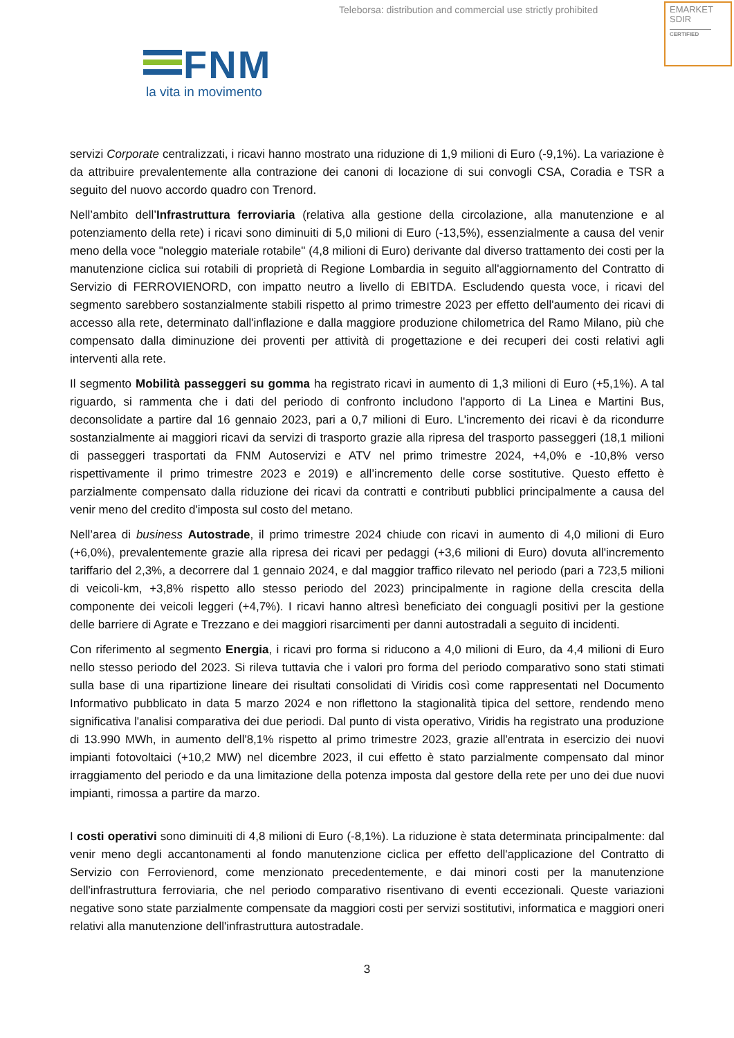Teleborsa: distribution and commercial use strictly prohibited
EMARKET
SDIR
CERTIFIED
FNM
la vita in movimento
servizi Corporate centralizzati, i ricavi hanno mostrato una riduzione di 1,9 milioni di Euro (-9,1%). La variazione è da attribuire prevalentemente alla contrazione dei canoni di locazione di sui convogli CSA, Coradia e TSR a seguito del nuovo accordo quadro con Trenord.
Nell’ambito dell’Infrastruttura ferroviaria (relativa alla gestione della circolazione, alla manutenzione e al potenziamento della rete) i ricavi sono diminuiti di 5,0 milioni di Euro (-13,5%), essenzialmente a causa del venir meno della voce "noleggio materiale rotabile" (4,8 milioni di Euro) derivante dal diverso trattamento dei costi per la manutenzione ciclica sui rotabili di proprietà di Regione Lombardia in seguito all'aggiornamento del Contratto di Servizio di FERROVIENORD, con impatto neutro a livello di EBITDA. Escludendo questa voce, i ricavi del segmento sarebbero sostanzialmente stabili rispetto al primo trimestre 2023 per effetto dell'aumento dei ricavi di accesso alla rete, determinato dall'inflazione e dalla maggiore produzione chilometrica del Ramo Milano, più che compensato dalla diminuzione dei proventi per attività di progettazione e dei recuperi dei costi relativi agli interventi alla rete.
Il segmento Mobilità passeggeri su gomma ha registrato ricavi in aumento di 1,3 milioni di Euro (+5,1%). A tal riguardo, si rammenta che i dati del periodo di confronto includono l'apporto di La Linea e Martini Bus, deconsolidate a partire dal 16 gennaio 2023, pari a 0,7 milioni di Euro. L'incremento dei ricavi è da ricondurre sostanzialmente ai maggiori ricavi da servizi di trasporto grazie alla ripresa del trasporto passeggeri (18,1 milioni di passeggeri trasportati da FNM Autoservizi e ATV nel primo trimestre 2024, +4,0% e -10,8% verso rispettivamente il primo trimestre 2023 e 2019) e all’incremento delle corse sostitutive. Questo effetto è parzialmente compensato dalla riduzione dei ricavi da contratti e contributi pubblici principalmente a causa del venir meno del credito d'imposta sul costo del metano.
Nell’area di business Autostrade, il primo trimestre 2024 chiude con ricavi in aumento di 4,0 milioni di Euro (+6,0%), prevalentemente grazie alla ripresa dei ricavi per pedaggi (+3,6 milioni di Euro) dovuta all'incremento tariffario del 2,3%, a decorrere dal 1 gennaio 2024, e dal maggior traffico rilevato nel periodo (pari a 723,5 milioni di veicoli-km, +3,8% rispetto allo stesso periodo del 2023) principalmente in ragione della crescita della componente dei veicoli leggeri (+4,7%). I ricavi hanno altresì beneficiato dei conguagli positivi per la gestione delle barriere di Agrate e Trezzano e dei maggiori risarcimenti per danni autostradali a seguito di incidenti.
Con riferimento al segmento Energia, i ricavi pro forma si riducono a 4,0 milioni di Euro, da 4,4 milioni di Euro nello stesso periodo del 2023. Si rileva tuttavia che i valori pro forma del periodo comparativo sono stati stimati sulla base di una ripartizione lineare dei risultati consolidati di Viridis così come rappresentati nel Documento Informativo pubblicato in data 5 marzo 2024 e non riflettono la stagionalità tipica del settore, rendendo meno significativa l'analisi comparativa dei due periodi. Dal punto di vista operativo, Viridis ha registrato una produzione di 13.990 MWh, in aumento dell'8,1% rispetto al primo trimestre 2023, grazie all'entrata in esercizio dei nuovi impianti fotovoltaici (+10,2 MW) nel dicembre 2023, il cui effetto è stato parzialmente compensato dal minor irraggiamento del periodo e da una limitazione della potenza imposta dal gestore della rete per uno dei due nuovi impianti, rimossa a partire da marzo.
I costi operativi sono diminuiti di 4,8 milioni di Euro (-8,1%). La riduzione è stata determinata principalmente: dal venir meno degli accantonamenti al fondo manutenzione ciclica per effetto dell'applicazione del Contratto di Servizio con Ferrovienord, come menzionato precedentemente, e dai minori costi per la manutenzione dell'infrastruttura ferroviaria, che nel periodo comparativo risentivano di eventi eccezionali. Queste variazioni negative sono state parzialmente compensate da maggiori costi per servizi sostitutivi, informatica e maggiori oneri relativi alla manutenzione dell'infrastruttura autostradale.
3